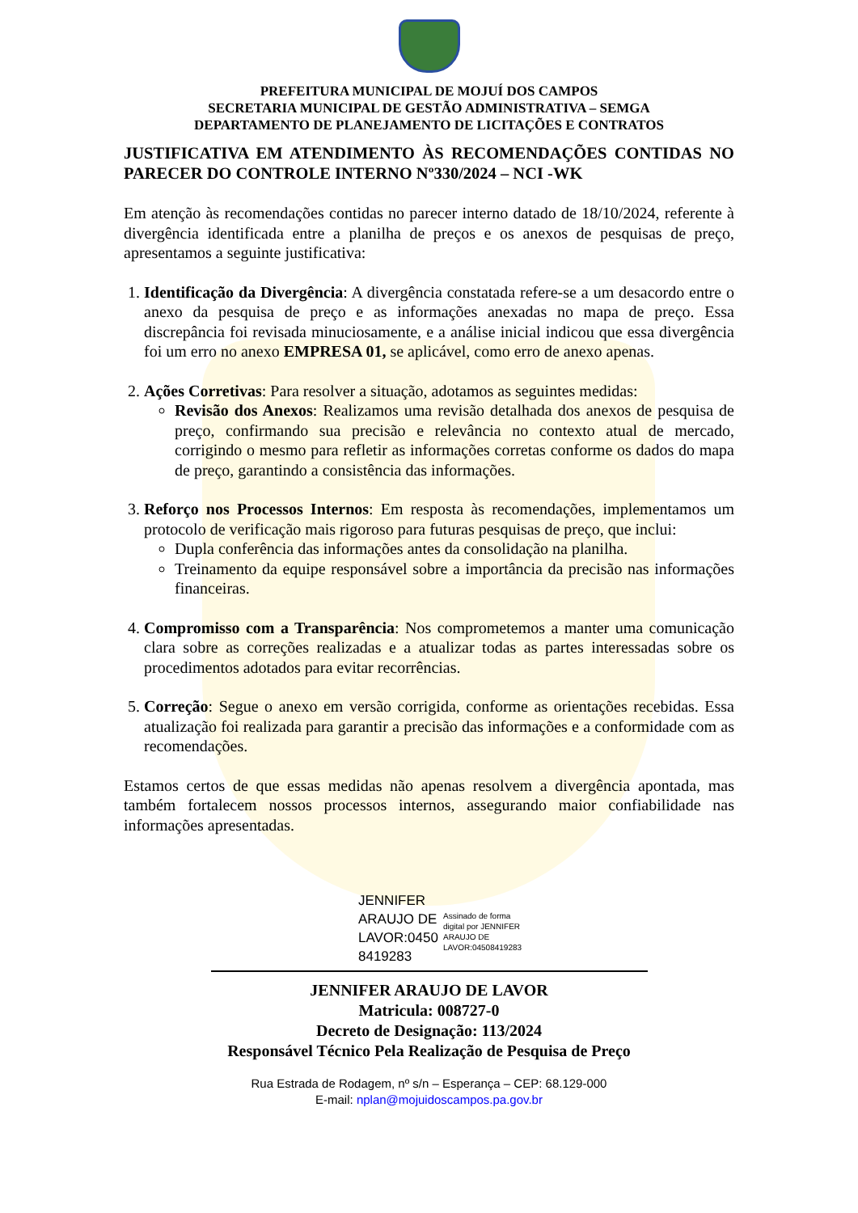PREFEITURA MUNICIPAL DE MOJUÍ DOS CAMPOS
SECRETARIA MUNICIPAL DE GESTÃO ADMINISTRATIVA – SEMGA
DEPARTAMENTO DE PLANEJAMENTO DE LICITAÇÕES E CONTRATOS
JUSTIFICATIVA EM ATENDIMENTO ÀS RECOMENDAÇÕES CONTIDAS NO PARECER DO CONTROLE INTERNO Nº330/2024 – NCI -WK
Em atenção às recomendações contidas no parecer interno datado de 18/10/2024, referente à divergência identificada entre a planilha de preços e os anexos de pesquisas de preço, apresentamos a seguinte justificativa:
1. Identificação da Divergência: A divergência constatada refere-se a um desacordo entre o anexo da pesquisa de preço e as informações anexadas no mapa de preço. Essa discrepância foi revisada minuciosamente, e a análise inicial indicou que essa divergência foi um erro no anexo EMPRESA 01, se aplicável, como erro de anexo apenas.
2. Ações Corretivas: Para resolver a situação, adotamos as seguintes medidas:
Revisão dos Anexos: Realizamos uma revisão detalhada dos anexos de pesquisa de preço, confirmando sua precisão e relevância no contexto atual de mercado, corrigindo o mesmo para refletir as informações corretas conforme os dados do mapa de preço, garantindo a consistência das informações.
3. Reforço nos Processos Internos: Em resposta às recomendações, implementamos um protocolo de verificação mais rigoroso para futuras pesquisas de preço, que inclui:
Dupla conferência das informações antes da consolidação na planilha.
Treinamento da equipe responsável sobre a importância da precisão nas informações financeiras.
4. Compromisso com a Transparência: Nos comprometemos a manter uma comunicação clara sobre as correções realizadas e a atualizar todas as partes interessadas sobre os procedimentos adotados para evitar recorrências.
5. Correção: Segue o anexo em versão corrigida, conforme as orientações recebidas. Essa atualização foi realizada para garantir a precisão das informações e a conformidade com as recomendações.
Estamos certos de que essas medidas não apenas resolvem a divergência apontada, mas também fortalecem nossos processos internos, assegurando maior confiabilidade nas informações apresentadas.
JENNIFER ARAUJO DE LAVOR:0450 8419283
Assinado de forma digital por JENNIFER ARAUJO DE LAVOR:04508419283
JENNIFER ARAUJO DE LAVOR
Matricula: 008727-0
Decreto de Designação: 113/2024
Responsável Técnico Pela Realização de Pesquisa de Preço
Rua Estrada de Rodagem, nº s/n – Esperança – CEP: 68.129-000
E-mail: nplan@mojuidoscampos.pa.gov.br